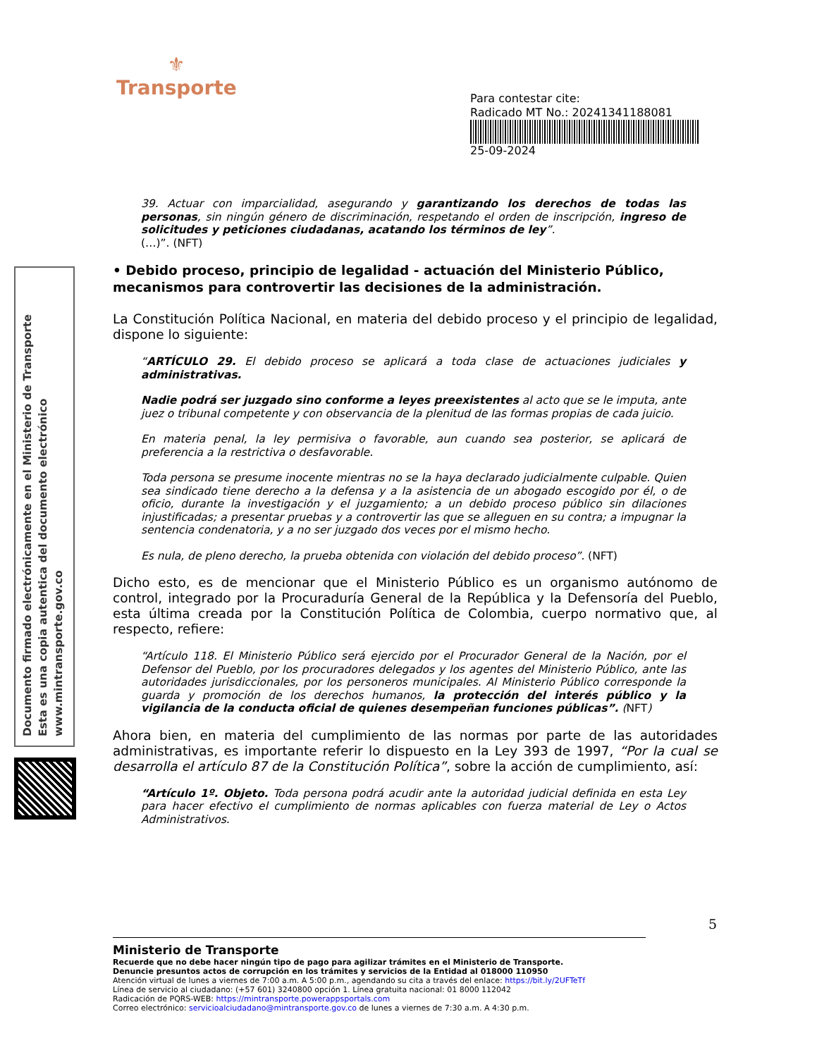⚜
Transporte
Para contestar cite:
Radicado MT No.: 20241341188081
25-09-2024
Documento firmado electrónicamente en el Ministerio de Transporte
Esta es una copia autentica del documento electrónico
www.mintransporte.gov.co
39. Actuar con imparcialidad, asegurando y garantizando los derechos de todas las personas, sin ningún género de discriminación, respetando el orden de inscripción, ingreso de solicitudes y peticiones ciudadanas, acatando los términos de ley”.
(…)”. (NFT)
• Debido proceso, principio de legalidad - actuación del Ministerio Público, mecanismos para controvertir las decisiones de la administración.
La Constitución Política Nacional, en materia del debido proceso y el principio de legalidad, dispone lo siguiente:
“ARTÍCULO 29. El debido proceso se aplicará a toda clase de actuaciones judiciales y administrativas.
Nadie podrá ser juzgado sino conforme a leyes preexistentes al acto que se le imputa, ante juez o tribunal competente y con observancia de la plenitud de las formas propias de cada juicio.
En materia penal, la ley permisiva o favorable, aun cuando sea posterior, se aplicará de preferencia a la restrictiva o desfavorable.
Toda persona se presume inocente mientras no se la haya declarado judicialmente culpable. Quien sea sindicado tiene derecho a la defensa y a la asistencia de un abogado escogido por él, o de oficio, durante la investigación y el juzgamiento; a un debido proceso público sin dilaciones injustificadas; a presentar pruebas y a controvertir las que se alleguen en su contra; a impugnar la sentencia condenatoria, y a no ser juzgado dos veces por el mismo hecho.
Es nula, de pleno derecho, la prueba obtenida con violación del debido proceso”. (NFT)
Dicho esto, es de mencionar que el Ministerio Público es un organismo autónomo de control, integrado por la Procuraduría General de la República y la Defensoría del Pueblo, esta última creada por la Constitución Política de Colombia, cuerpo normativo que, al respecto, refiere:
“Artículo 118. El Ministerio Público será ejercido por el Procurador General de la Nación, por el Defensor del Pueblo, por los procuradores delegados y los agentes del Ministerio Público, ante las autoridades jurisdiccionales, por los personeros municipales. Al Ministerio Público corresponde la guarda y promoción de los derechos humanos, la protección del interés público y la vigilancia de la conducta oficial de quienes desempeñan funciones públicas”. (NFT)
Ahora bien, en materia del cumplimiento de las normas por parte de las autoridades administrativas, es importante referir lo dispuesto en la Ley 393 de 1997, “Por la cual se desarrolla el artículo 87 de la Constitución Política”, sobre la acción de cumplimiento, así:
“Artículo 1º. Objeto. Toda persona podrá acudir ante la autoridad judicial definida en esta Ley para hacer efectivo el cumplimiento de normas aplicables con fuerza material de Ley o Actos Administrativos.
5
Ministerio de Transporte
Recuerde que no debe hacer ningún tipo de pago para agilizar trámites en el Ministerio de Transporte.
Denuncie presuntos actos de corrupción en los trámites y servicios de la Entidad al 018000 110950
Atención virtual de lunes a viernes de 7:00 a.m. A 5:00 p.m., agendando su cita a través del enlace: https://bit.ly/2UFTeTf
Línea de servicio al ciudadano: (+57 601) 3240800 opción 1. Línea gratuita nacional: 01 8000 112042
Radicación de PQRS-WEB: https://mintransporte.powerappsportals.com
Correo electrónico: servicioalciudadano@mintransporte.gov.co de lunes a viernes de 7:30 a.m. A 4:30 p.m.